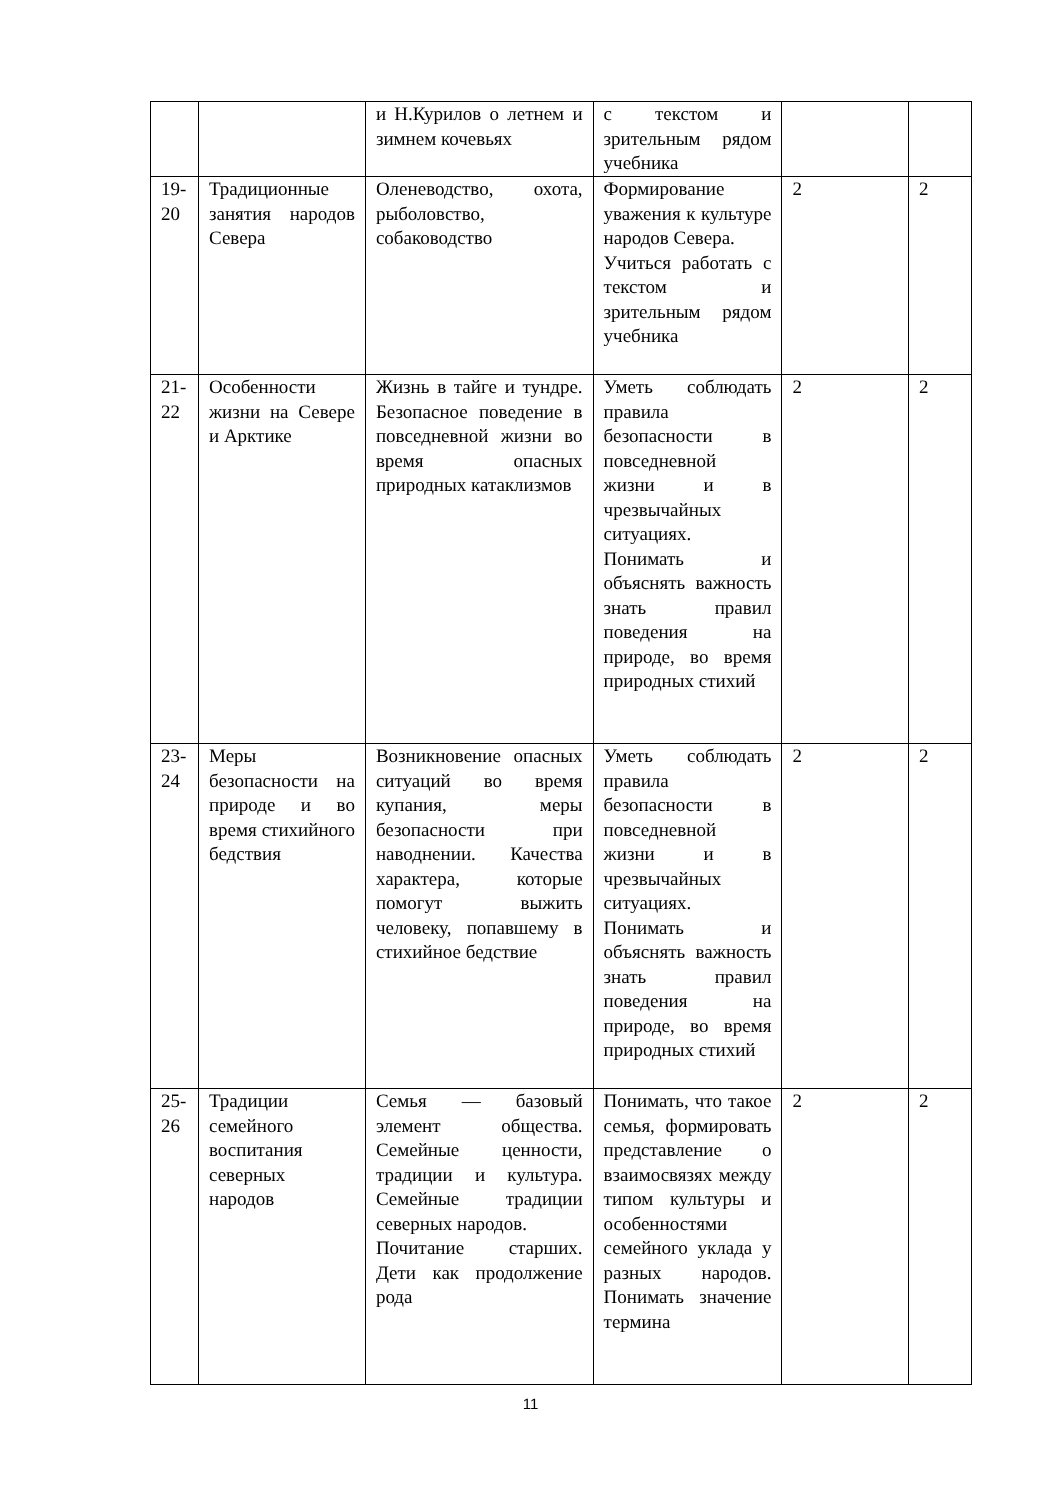| | | и Н.Курилов о летнем и зимнем кочевьях | с текстом и зрительным рядом учебника | | |
| 19-20 | Традиционные занятия народов Севера | Оленеводство, охота, рыболовство, собаководство | Формирование уважения к культуре народов Севера. Учиться работать с текстом и зрительным рядом учебника | 2 | 2 |
| 21-22 | Особенности жизни на Севере и Арктике | Жизнь в тайге и тундре. Безопасное поведение в повседневной жизни во время опасных природных катаклизмов | Уметь соблюдать правила безопасности в повседневной жизни и в чрезвычайных ситуациях. Понимать и объяснять важность знать правил поведения на природе, во время природных стихий | 2 | 2 |
| 23-24 | Меры безопасности на природе и во время стихийного бедствия | Возникновение опасных ситуаций во время купания, меры безопасности при наводнении. Качества характера, которые помогут выжить человеку, попавшему в стихийное бедствие | Уметь соблюдать правила безопасности в повседневной жизни и в чрезвычайных ситуациях. Понимать и объяснять важность знать правил поведения на природе, во время природных стихий | 2 | 2 |
| 25-26 | Традиции семейного воспитания северных народов | Семья — базовый элемент общества. Семейные ценности, традиции и культура. Семейные традиции северных народов. Почитание старших. Дети как продолжение рода | Понимать, что такое семья, формировать представление о взаимосвязях между типом культуры и особенностями семейного уклада у разных народов. Понимать значение термина | 2 | 2 |
11